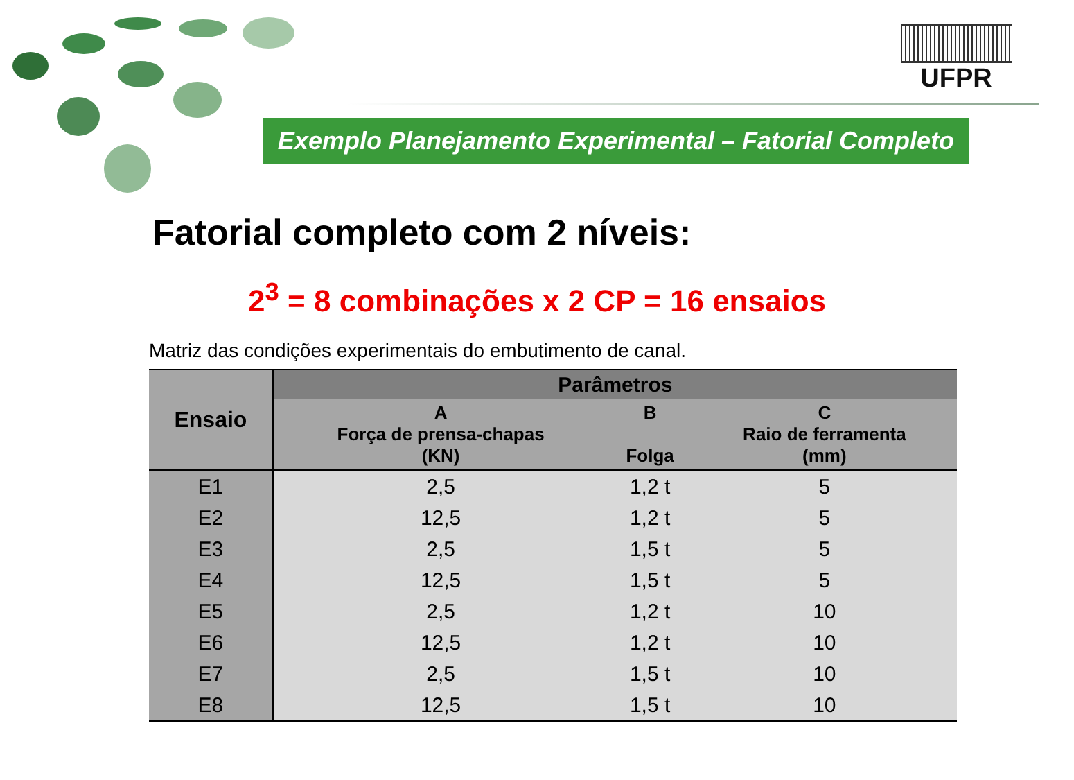UFPR
Exemplo Planejamento Experimental – Fatorial Completo
Fatorial completo com 2 níveis:
2<sup>3</sup> = 8 combinações x 2 CP = 16 ensaios
Matriz das condições experimentais do embutimento de canal.
| Ensaio | Parâmetros | | |
| --- | --- | --- | --- |
| | A Força de prensa-chapas (KN) | B Folga | C Raio de ferramenta (mm) |
| E1 | 2,5 | 1,2 t | 5 |
| E2 | 12,5 | 1,2 t | 5 |
| E3 | 2,5 | 1,5 t | 5 |
| E4 | 12,5 | 1,5 t | 5 |
| E5 | 2,5 | 1,2 t | 10 |
| E6 | 12,5 | 1,2 t | 10 |
| E7 | 2,5 | 1,5 t | 10 |
| E8 | 12,5 | 1,5 t | 10 |